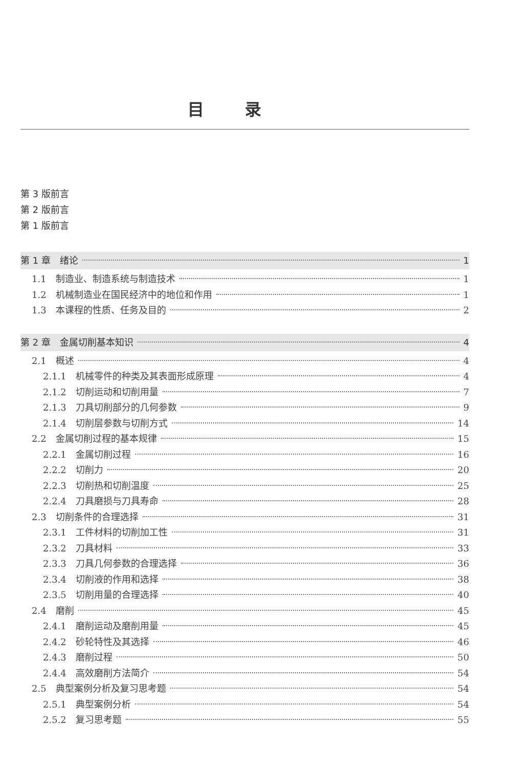目录
第 3 版前言
第 2 版前言
第 1 版前言
第 1 章　绪论 1
1.1　制造业、制造系统与制造技术 1
1.2　机械制造业在国民经济中的地位和作用 1
1.3　本课程的性质、任务及目的 2
第 2 章　金属切削基本知识 4
2.1　概述 4
2.1.1　机械零件的种类及其表面形成原理 4
2.1.2　切削运动和切削用量 7
2.1.3　刀具切削部分的几何参数 9
2.1.4　切削层参数与切削方式 14
2.2　金属切削过程的基本规律 15
2.2.1　金属切削过程 16
2.2.2　切削力 20
2.2.3　切削热和切削温度 25
2.2.4　刀具磨损与刀具寿命 28
2.3　切削条件的合理选择 31
2.3.1　工件材料的切削加工性 31
2.3.2　刀具材料 33
2.3.3　刀具几何参数的合理选择 36
2.3.4　切削液的作用和选择 38
2.3.5　切削用量的合理选择 40
2.4　磨削 45
2.4.1　磨削运动及磨削用量 45
2.4.2　砂轮特性及其选择 46
2.4.3　磨削过程 50
2.4.4　高效磨削方法简介 54
2.5　典型案例分析及复习思考题 54
2.5.1　典型案例分析 54
2.5.2　复习思考题 55